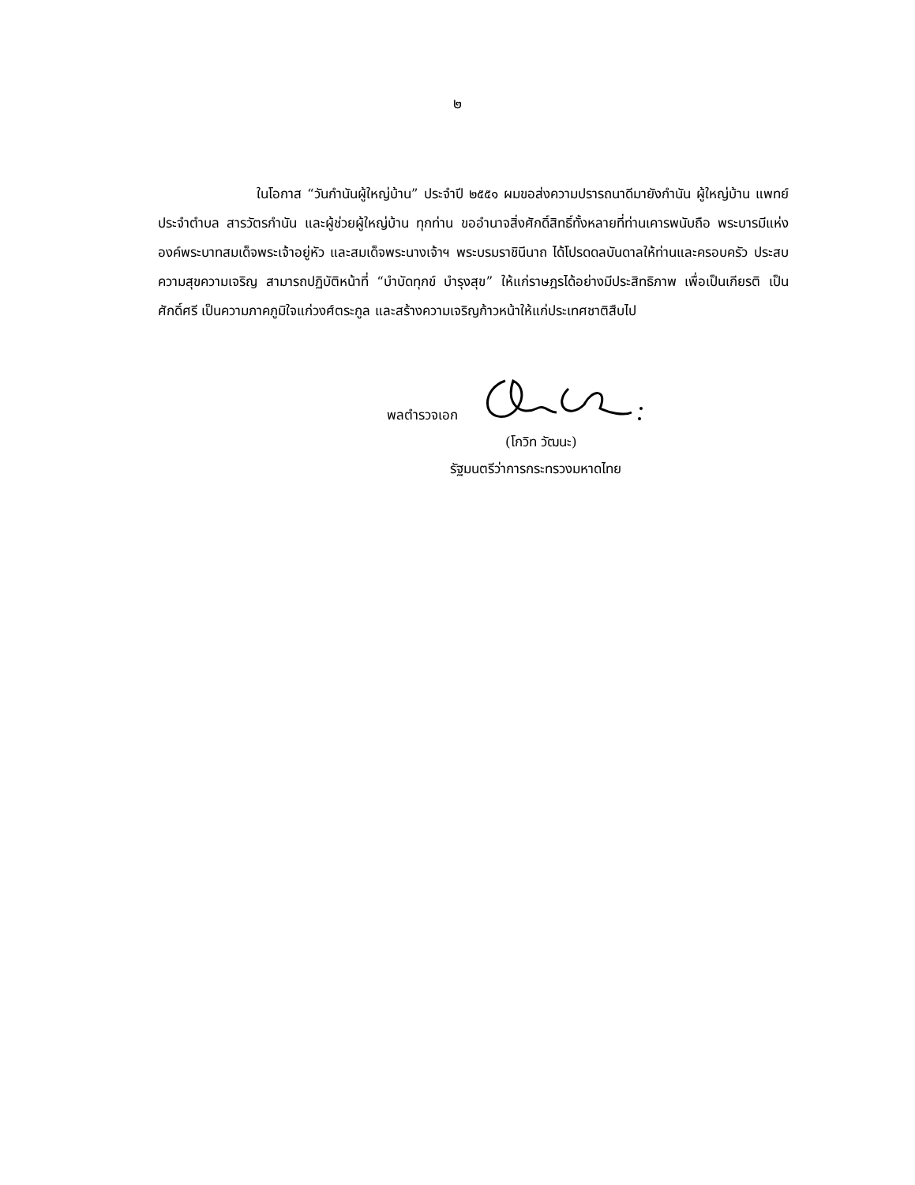๒
ในโอกาส “วันกำนันผู้ใหญ่บ้าน” ประจำปี ๒๕๕๑ ผมขอส่งความปรารถนาดีมายังกำนัน ผู้ใหญ่บ้าน แพทย์ประจำตำบล สารวัตรกำนัน และผู้ช่วยผู้ใหญ่บ้าน ทุกท่าน ขออำนาจสิ่งศักดิ์สิทธิ์ทั้งหลายที่ท่านเคารพนับถือ พระบารมีแห่งองค์พระบาทสมเด็จพระเจ้าอยู่หัว และสมเด็จพระนางเจ้าฯ พระบรมราชินีนาถ ได้โปรดดลบันดาลให้ท่านและครอบครัว ประสบความสุขความเจริญ สามารถปฏิบัติหน้าที่ “บำบัดทุกข์ บำรุงสุข” ให้แก่ราษฎรได้อย่างมีประสิทธิภาพ เพื่อเป็นเกียรติ เป็นศักดิ์ศรี เป็นความภาคภูมิใจแก่วงศ์ตระกูล และสร้างความเจริญก้าวหน้าให้แก่ประเทศชาติสืบไป
พลตำรวจเอก
(โกวิท วัฒนะ)
รัฐมนตรีว่าการกระทรวงมหาดไทย